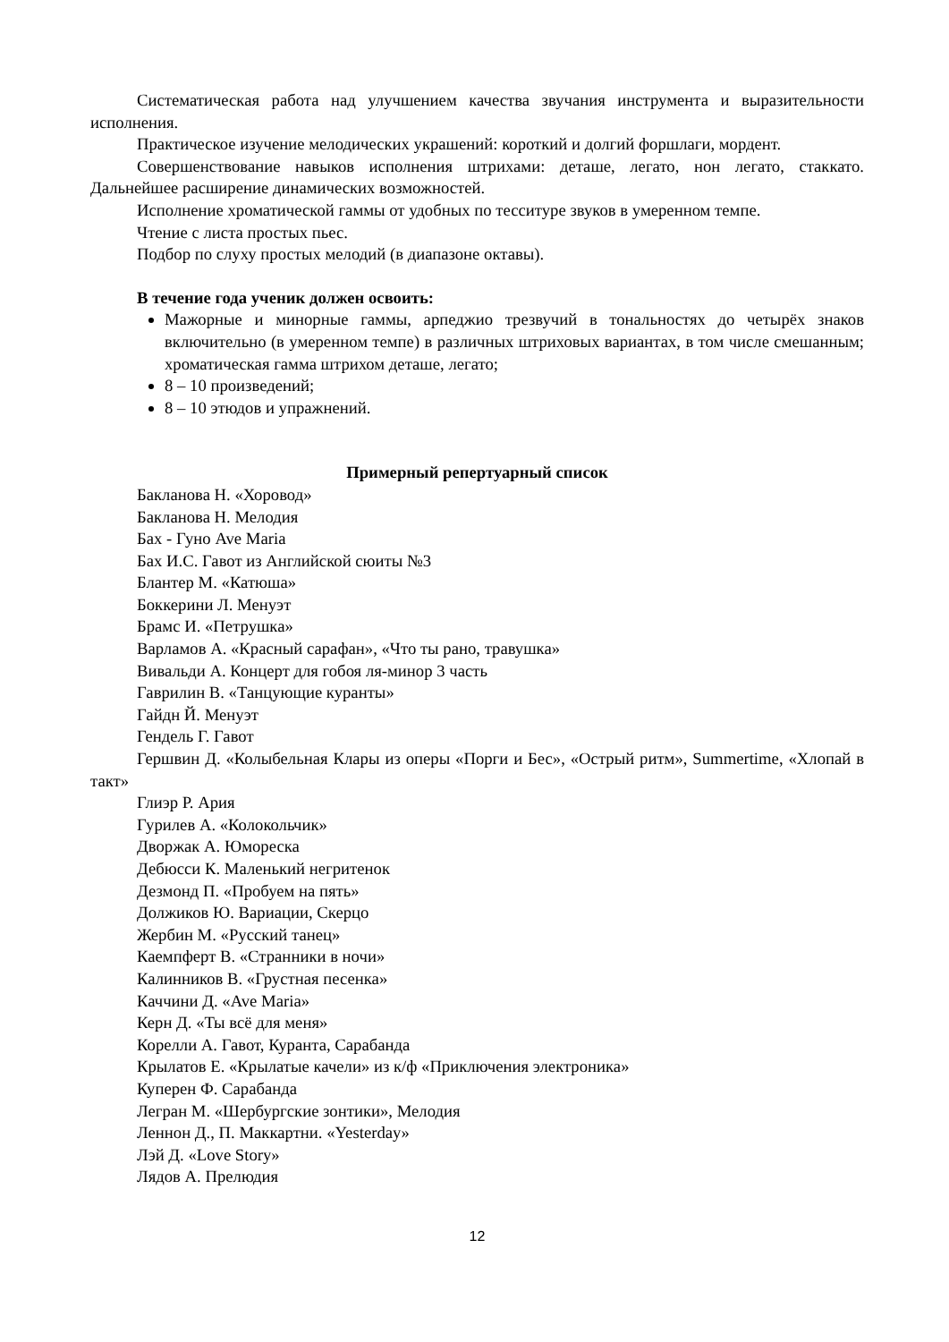Систематическая работа над улучшением качества звучания инструмента и выразительности исполнения.
Практическое изучение мелодических украшений: короткий и долгий форшлаги, мордент.
Совершенствование навыков исполнения штрихами: деташе, легато, нон легато, стаккато. Дальнейшее расширение динамических возможностей.
Исполнение хроматической гаммы от удобных по тесситуре звуков в умеренном темпе.
Чтение с листа простых пьес.
Подбор по слуху простых мелодий (в диапазоне октавы).
В течение года ученик должен освоить:
Мажорные и минорные гаммы, арпеджио трезвучий в тональностях до четырёх знаков включительно (в умеренном темпе) в различных штриховых вариантах, в том числе смешанным; хроматическая гамма штрихом деташе, легато;
8 – 10 произведений;
8 – 10 этюдов и упражнений.
Примерный репертуарный список
Бакланова Н. «Хоровод»
Бакланова Н. Мелодия
Бах - Гуно Ave Maria
Бах И.С. Гавот из Английской сюиты №3
Блантер М. «Катюша»
Боккерини Л. Менуэт
Брамс И. «Петрушка»
Варламов А. «Красный сарафан», «Что ты рано, травушка»
Вивальди А. Концерт для гобоя ля-минор 3 часть
Гаврилин В. «Танцующие куранты»
Гайдн Й. Менуэт
Гендель Г. Гавот
Гершвин Д. «Колыбельная Клары из оперы «Порги и Бес», «Острый ритм», Summertime, «Хлопай в такт»
Глиэр Р. Ария
Гурилев А. «Колокольчик»
Дворжак А. Юмореска
Дебюсси К. Маленький негритенок
Дезмонд П. «Пробуем на пять»
Должиков Ю. Вариации, Скерцо
Жербин М. «Русский танец»
Каемпферт В. «Странники в ночи»
Калинников В. «Грустная песенка»
Каччини Д. «Ave Maria»
Керн Д. «Ты всё для меня»
Корелли А. Гавот, Куранта, Сарабанда
Крылатов Е. «Крылатые качели» из к/ф «Приключения электроника»
Куперен Ф. Сарабанда
Легран М. «Шербургские зонтики», Мелодия
Леннон Д., П. Маккартни. «Yesterday»
Лэй Д. «Love Story»
Лядов А. Прелюдия
12